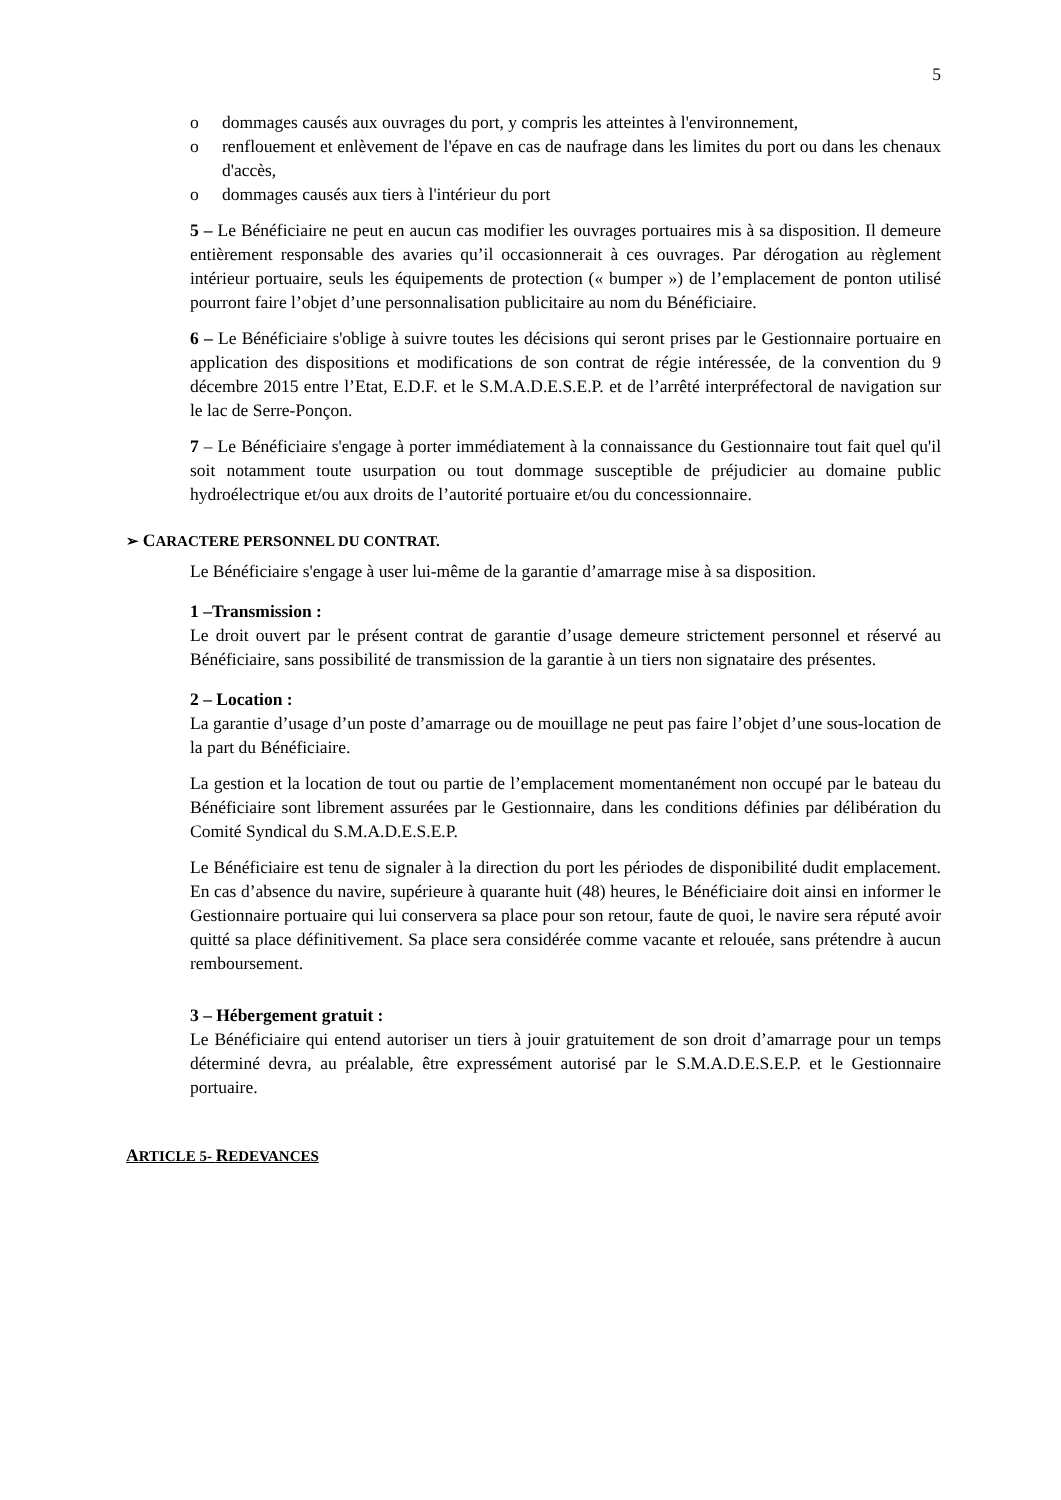5
o dommages causés aux ouvrages du port, y compris les atteintes à l'environnement,
o renflouement et enlèvement de l'épave en cas de naufrage dans les limites du port ou dans les chenaux d'accès,
o dommages causés aux tiers à l'intérieur du port
5 – Le Bénéficiaire ne peut en aucun cas modifier les ouvrages portuaires mis à sa disposition. Il demeure entièrement responsable des avaries qu’il occasionnerait à ces ouvrages. Par dérogation au règlement intérieur portuaire, seuls les équipements de protection (« bumper ») de l’emplacement de ponton utilisé pourront faire l’objet d’une personnalisation publicitaire au nom du Bénéficiaire.
6 – Le Bénéficiaire s'oblige à suivre toutes les décisions qui seront prises par le Gestionnaire portuaire en application des dispositions et modifications de son contrat de régie intéressée, de la convention du 9 décembre 2015 entre l’Etat, E.D.F. et le S.M.A.D.E.S.E.P. et de l’arrêté interpréfectoral de navigation sur le lac de Serre-Ponçon.
7 – Le Bénéficiaire s'engage à porter immédiatement à la connaissance du Gestionnaire tout fait quel qu'il soit notamment toute usurpation ou tout dommage susceptible de préjudicier au domaine public hydroélectrique et/ou aux droits de l’autorité portuaire et/ou du concessionnaire.
➢ CARACTERE PERSONNEL DU CONTRAT.
Le Bénéficiaire s'engage à user lui-même de la garantie d’amarrage mise à sa disposition.
1 –Transmission :
Le droit ouvert par le présent contrat de garantie d’usage demeure strictement personnel et réservé au Bénéficiaire, sans possibilité de transmission de la garantie à un tiers non signataire des présentes.
2 – Location :
La garantie d’usage d’un poste d’amarrage ou de mouillage ne peut pas faire l’objet d’une sous-location de la part du Bénéficiaire.
La gestion et la location de tout ou partie de l’emplacement momentanément non occupé par le bateau du Bénéficiaire sont librement assurées par le Gestionnaire, dans les conditions définies par délibération du Comité Syndical du S.M.A.D.E.S.E.P.
Le Bénéficiaire est tenu de signaler à la direction du port les périodes de disponibilité dudit emplacement. En cas d’absence du navire, supérieure à quarante huit (48) heures, le Bénéficiaire doit ainsi en informer le Gestionnaire portuaire qui lui conservera sa place pour son retour, faute de quoi, le navire sera réputé avoir quitté sa place définitivement. Sa place sera considérée comme vacante et relouée, sans prétendre à aucun remboursement.
3 – Hébergement gratuit :
Le Bénéficiaire qui entend autoriser un tiers à jouir gratuitement de son droit d’amarrage pour un temps déterminé devra, au préalable, être expressément autorisé par le S.M.A.D.E.S.E.P. et le Gestionnaire portuaire.
ARTICLE 5- REDEVANCES